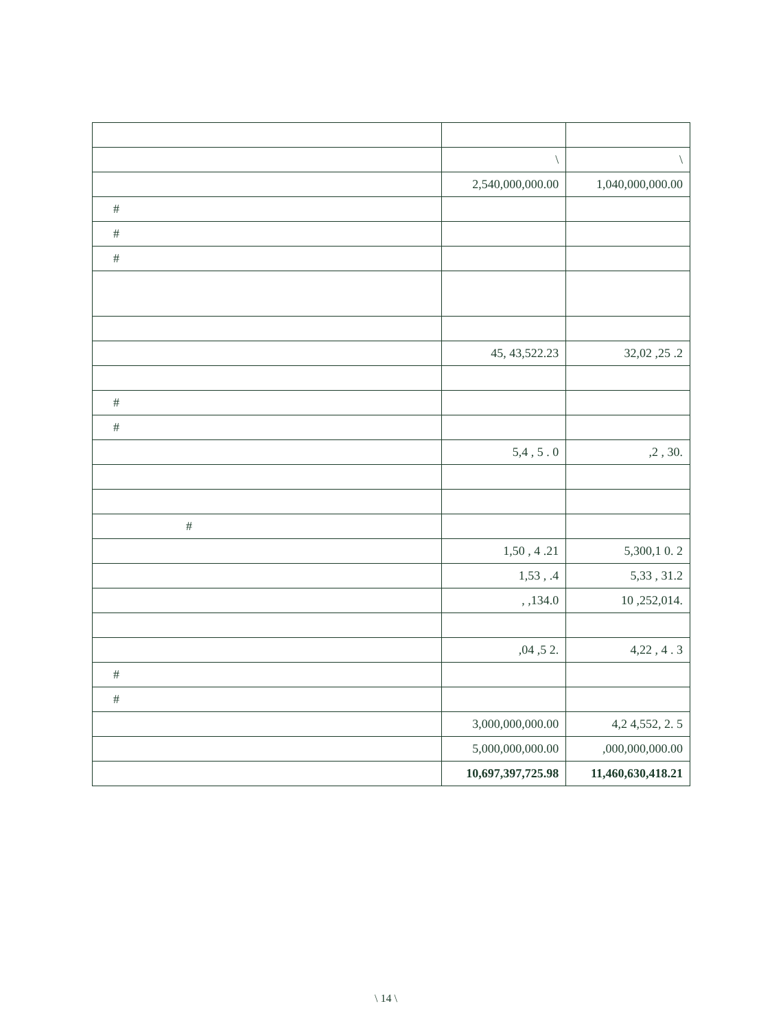| | \ | \ |
| | 2,540,000,000.00 | 1,040,000,000.00 |
| # | | |
| # | | |
| # | | |
| | 45, 43,522.23 | 32,02 ,25 .2 |
| # | | |
| # | | |
| | 5,4 , 5 . 0 | ,2 , 30. |
| # | | |
| | 1,50 , 4 .21 | 5,300,1 0. 2 |
| | 1,53 , .4 | 5,33 , 31.2 |
| | , ,134.0 | 10 ,252,014. |
| | ,04 ,5 2. | 4,22 , 4 . 3 |
| # | | |
| # | | |
| | 3,000,000,000.00 | 4,2 4,552, 2. 5 |
| | 5,000,000,000.00 | ,000,000,000.00 |
| | 10,697,397,725.98 | 11,460,630,418.21 |
\ 14 \